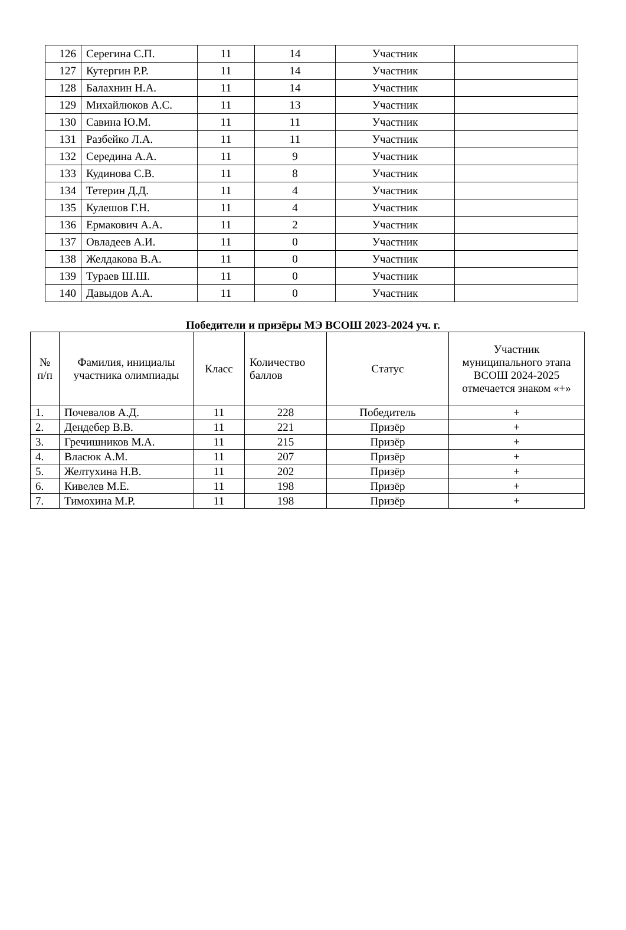| 126 | Серегина С.П. | 11 | 14 | Участник | |
| 127 | Кутергин Р.Р. | 11 | 14 | Участник | |
| 128 | Балахнин Н.А. | 11 | 14 | Участник | |
| 129 | Михайлюков А.С. | 11 | 13 | Участник | |
| 130 | Савина Ю.М. | 11 | 11 | Участник | |
| 131 | Разбейко Л.А. | 11 | 11 | Участник | |
| 132 | Середина А.А. | 11 | 9 | Участник | |
| 133 | Кудинова С.В. | 11 | 8 | Участник | |
| 134 | Тетерин Д.Д. | 11 | 4 | Участник | |
| 135 | Кулешов Г.Н. | 11 | 4 | Участник | |
| 136 | Ермакович А.А. | 11 | 2 | Участник | |
| 137 | Овладеев А.И. | 11 | 0 | Участник | |
| 138 | Желдакова В.А. | 11 | 0 | Участник | |
| 139 | Тураев Ш.Ш. | 11 | 0 | Участник | |
| 140 | Давыдов А.А. | 11 | 0 | Участник | |
Победители и призёры МЭ ВСОШ 2023-2024 уч. г.
| № п/п | Фамилия, инициалы участника олимпиады | Класс | Количество баллов | Статус | Участник муниципального этапа ВСОШ 2024-2025 отмечается знаком «+» |
| --- | --- | --- | --- | --- | --- |
| 1. | Почевалов А.Д. | 11 | 228 | Победитель | + |
| 2. | Дендебер В.В. | 11 | 221 | Призёр | + |
| 3. | Гречишников М.А. | 11 | 215 | Призёр | + |
| 4. | Власюк А.М. | 11 | 207 | Призёр | + |
| 5. | Желтухина Н.В. | 11 | 202 | Призёр | + |
| 6. | Кивелев М.Е. | 11 | 198 | Призёр | + |
| 7. | Тимохина М.Р. | 11 | 198 | Призёр | + |